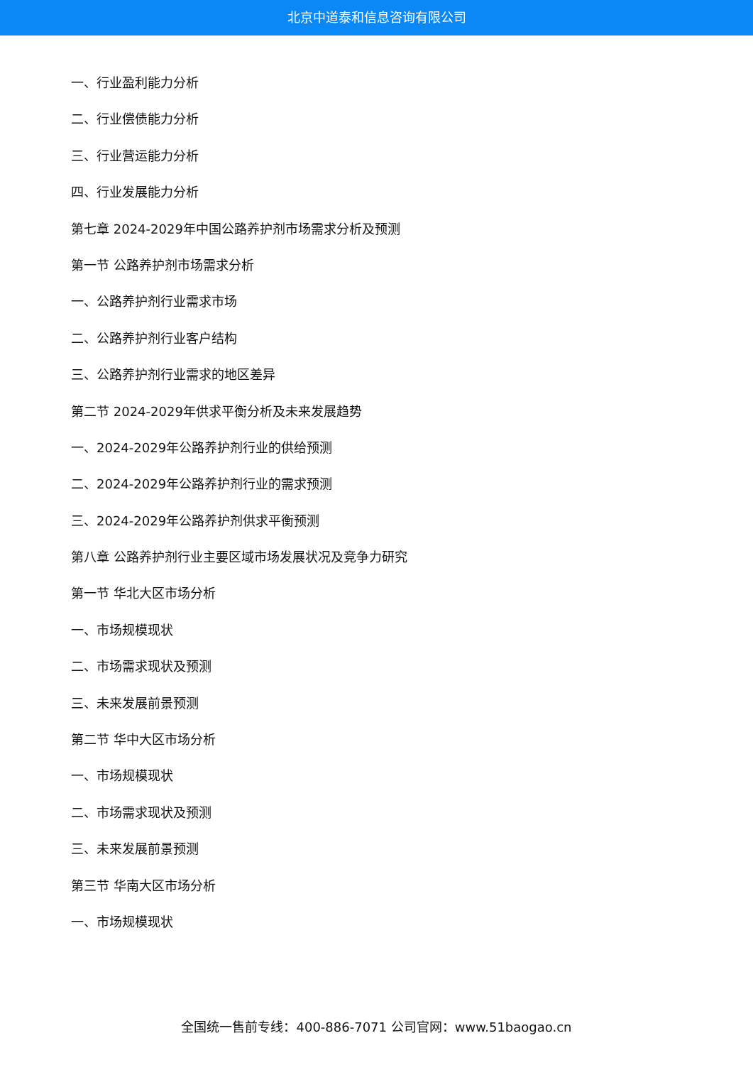北京中道泰和信息咨询有限公司
一、行业盈利能力分析
二、行业偿债能力分析
三、行业营运能力分析
四、行业发展能力分析
第七章 2024-2029年中国公路养护剂市场需求分析及预测
第一节 公路养护剂市场需求分析
一、公路养护剂行业需求市场
二、公路养护剂行业客户结构
三、公路养护剂行业需求的地区差异
第二节 2024-2029年供求平衡分析及未来发展趋势
一、2024-2029年公路养护剂行业的供给预测
二、2024-2029年公路养护剂行业的需求预测
三、2024-2029年公路养护剂供求平衡预测
第八章 公路养护剂行业主要区域市场发展状况及竞争力研究
第一节 华北大区市场分析
一、市场规模现状
二、市场需求现状及预测
三、未来发展前景预测
第二节 华中大区市场分析
一、市场规模现状
二、市场需求现状及预测
三、未来发展前景预测
第三节 华南大区市场分析
一、市场规模现状
全国统一售前专线：400-886-7071 公司官网：www.51baogao.cn